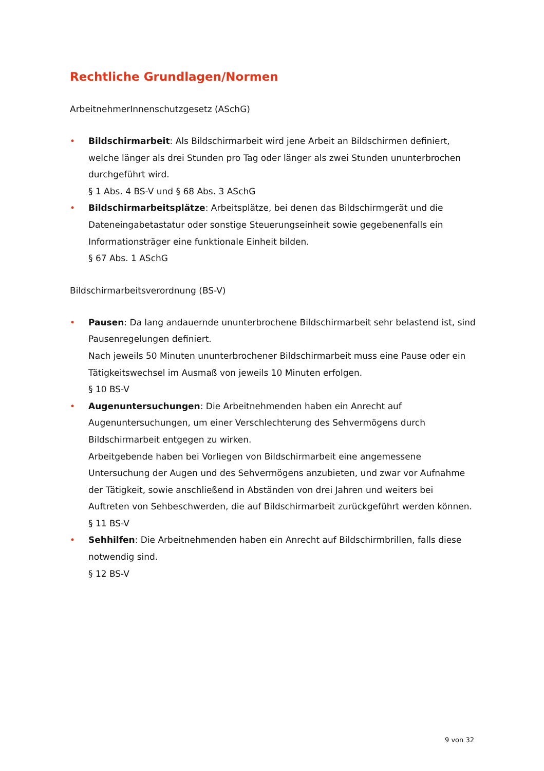Rechtliche Grundlagen/Normen
ArbeitnehmerInnenschutzgesetz (ASchG)
• Bildschirmarbeit: Als Bildschirmarbeit wird jene Arbeit an Bildschirmen definiert, welche länger als drei Stunden pro Tag oder länger als zwei Stunden ununterbrochen durchgeführt wird.
§ 1 Abs. 4 BS-V und § 68 Abs. 3 ASchG
• Bildschirmarbeitsplätze: Arbeitsplätze, bei denen das Bildschirmgerät und die Dateneingabetastatur oder sonstige Steuerungseinheit sowie gegebenenfalls ein Informationsträger eine funktionale Einheit bilden.
§ 67 Abs. 1 ASchG
Bildschirmarbeitsverordnung (BS-V)
• Pausen: Da lang andauernde ununterbrochene Bildschirmarbeit sehr belastend ist, sind Pausenregelungen definiert.
Nach jeweils 50 Minuten ununterbrochener Bildschirmarbeit muss eine Pause oder ein Tätigkeitswechsel im Ausmaß von jeweils 10 Minuten erfolgen.
§ 10 BS-V
• Augenuntersuchungen: Die Arbeitnehmenden haben ein Anrecht auf Augenuntersuchungen, um einer Verschlechterung des Sehvermögens durch Bildschirmarbeit entgegen zu wirken.
Arbeitgebende haben bei Vorliegen von Bildschirmarbeit eine angemessene Untersuchung der Augen und des Sehvermögens anzubieten, und zwar vor Aufnahme der Tätigkeit, sowie anschließend in Abständen von drei Jahren und weiters bei Auftreten von Sehbeschwerden, die auf Bildschirmarbeit zurückgeführt werden können.
§ 11 BS-V
• Sehhilfen: Die Arbeitnehmenden haben ein Anrecht auf Bildschirmbrillen, falls diese notwendig sind.
§ 12 BS-V
9 von 32